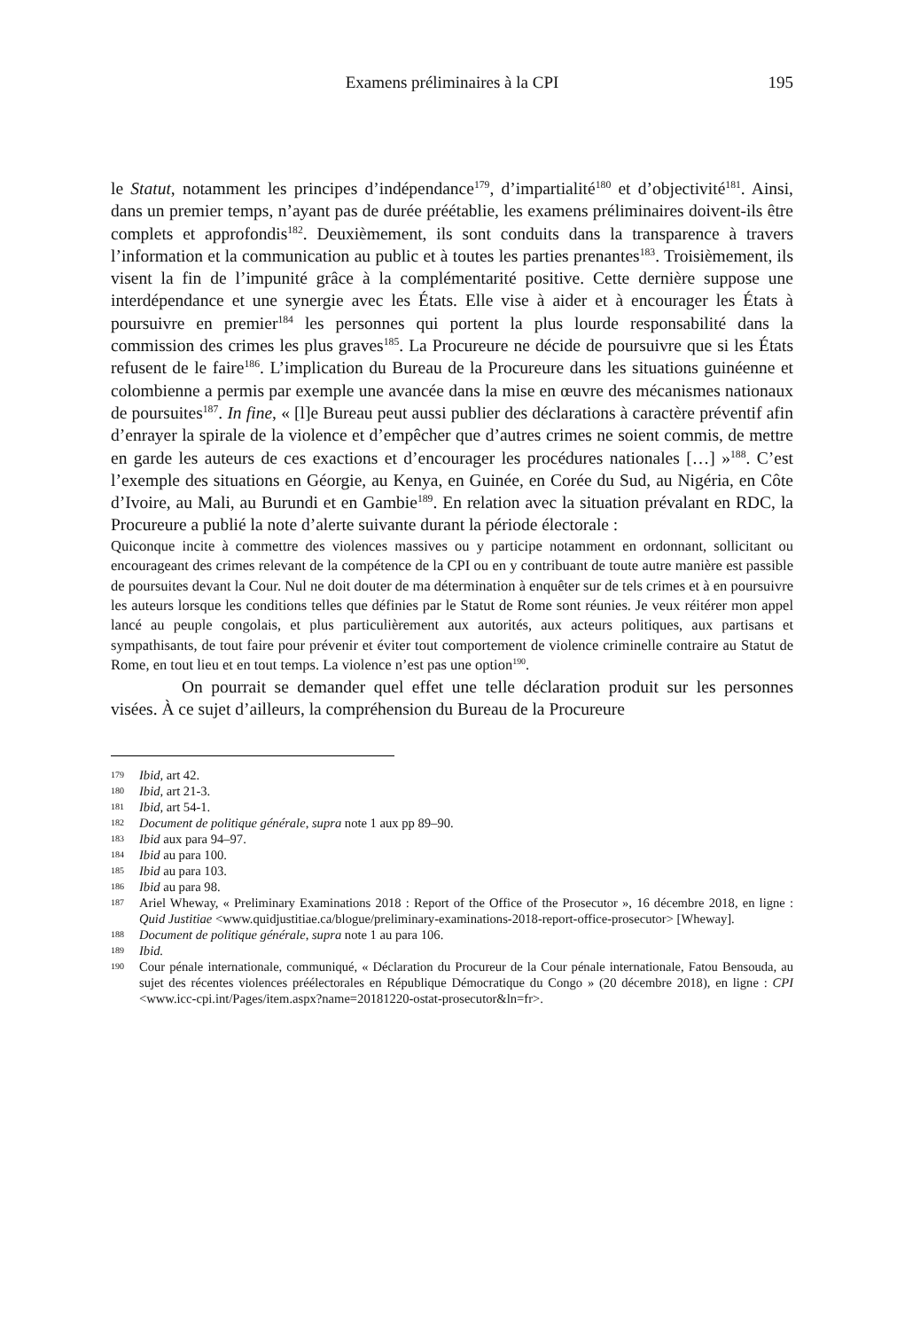Examens préliminaires à la CPI
195
le Statut, notamment les principes d’indépendance<sup>179</sup>, d’impartialité<sup>180</sup> et d’objectivité<sup>181</sup>. Ainsi, dans un premier temps, n’ayant pas de durée préétablie, les examens préliminaires doivent-ils être complets et approfondis<sup>182</sup>. Deuxièmement, ils sont conduits dans la transparence à travers l’information et la communication au public et à toutes les parties prenantes<sup>183</sup>. Troisièmement, ils visent la fin de l’impunité grâce à la complémentarité positive. Cette dernière suppose une interdépendance et une synergie avec les États. Elle vise à aider et à encourager les États à poursuivre en premier<sup>184</sup> les personnes qui portent la plus lourde responsabilité dans la commission des crimes les plus graves<sup>185</sup>. La Procureure ne décide de poursuivre que si les États refusent de le faire<sup>186</sup>. L’implication du Bureau de la Procureure dans les situations guinéenne et colombienne a permis par exemple une avancée dans la mise en œuvre des mécanismes nationaux de poursuites<sup>187</sup>. In fine, « [l]e Bureau peut aussi publier des déclarations à caractère préventif afin d’enrayer la spirale de la violence et d’empêcher que d’autres crimes ne soient commis, de mettre en garde les auteurs de ces exactions et d’encourager les procédures nationales […] »<sup>188</sup>. C’est l’exemple des situations en Géorgie, au Kenya, en Guinée, en Corée du Sud, au Nigéria, en Côte d’Ivoire, au Mali, au Burundi et en Gambie<sup>189</sup>. En relation avec la situation prévalant en RDC, la Procureure a publié la note d’alerte suivante durant la période électorale :
Quiconque incite à commettre des violences massives ou y participe notamment en ordonnant, sollicitant ou encourageant des crimes relevant de la compétence de la CPI ou en y contribuant de toute autre manière est passible de poursuites devant la Cour. Nul ne doit douter de ma détermination à enquêter sur de tels crimes et à en poursuivre les auteurs lorsque les conditions telles que définies par le Statut de Rome sont réunies. Je veux réitérer mon appel lancé au peuple congolais, et plus particulièrement aux autorités, aux acteurs politiques, aux partisans et sympathisants, de tout faire pour prévenir et éviter tout comportement de violence criminelle contraire au Statut de Rome, en tout lieu et en tout temps. La violence n’est pas une option<sup>190</sup>.
On pourrait se demander quel effet une telle déclaration produit sur les personnes visées. À ce sujet d’ailleurs, la compréhension du Bureau de la Procureure
179 Ibid, art 42.
180 Ibid, art 21-3.
181 Ibid, art 54-1.
182 Document de politique générale, supra note 1 aux pp 89–90.
183 Ibid aux para 94–97.
184 Ibid au para 100.
185 Ibid au para 103.
186 Ibid au para 98.
187 Ariel Wheway, « Preliminary Examinations 2018 : Report of the Office of the Prosecutor », 16 décembre 2018, en ligne : Quid Justitiae <www.quidjustitiae.ca/blogue/preliminary-examinations-2018-report-office-prosecutor> [Wheway].
188 Document de politique générale, supra note 1 au para 106.
189 Ibid.
190 Cour pénale internationale, communiqué, « Déclaration du Procureur de la Cour pénale internationale, Fatou Bensouda, au sujet des récentes violences préélectorales en République Démocratique du Congo » (20 décembre 2018), en ligne : CPI <www.icc-cpi.int/Pages/item.aspx?name=20181220-ostat-prosecutor&ln=fr>.